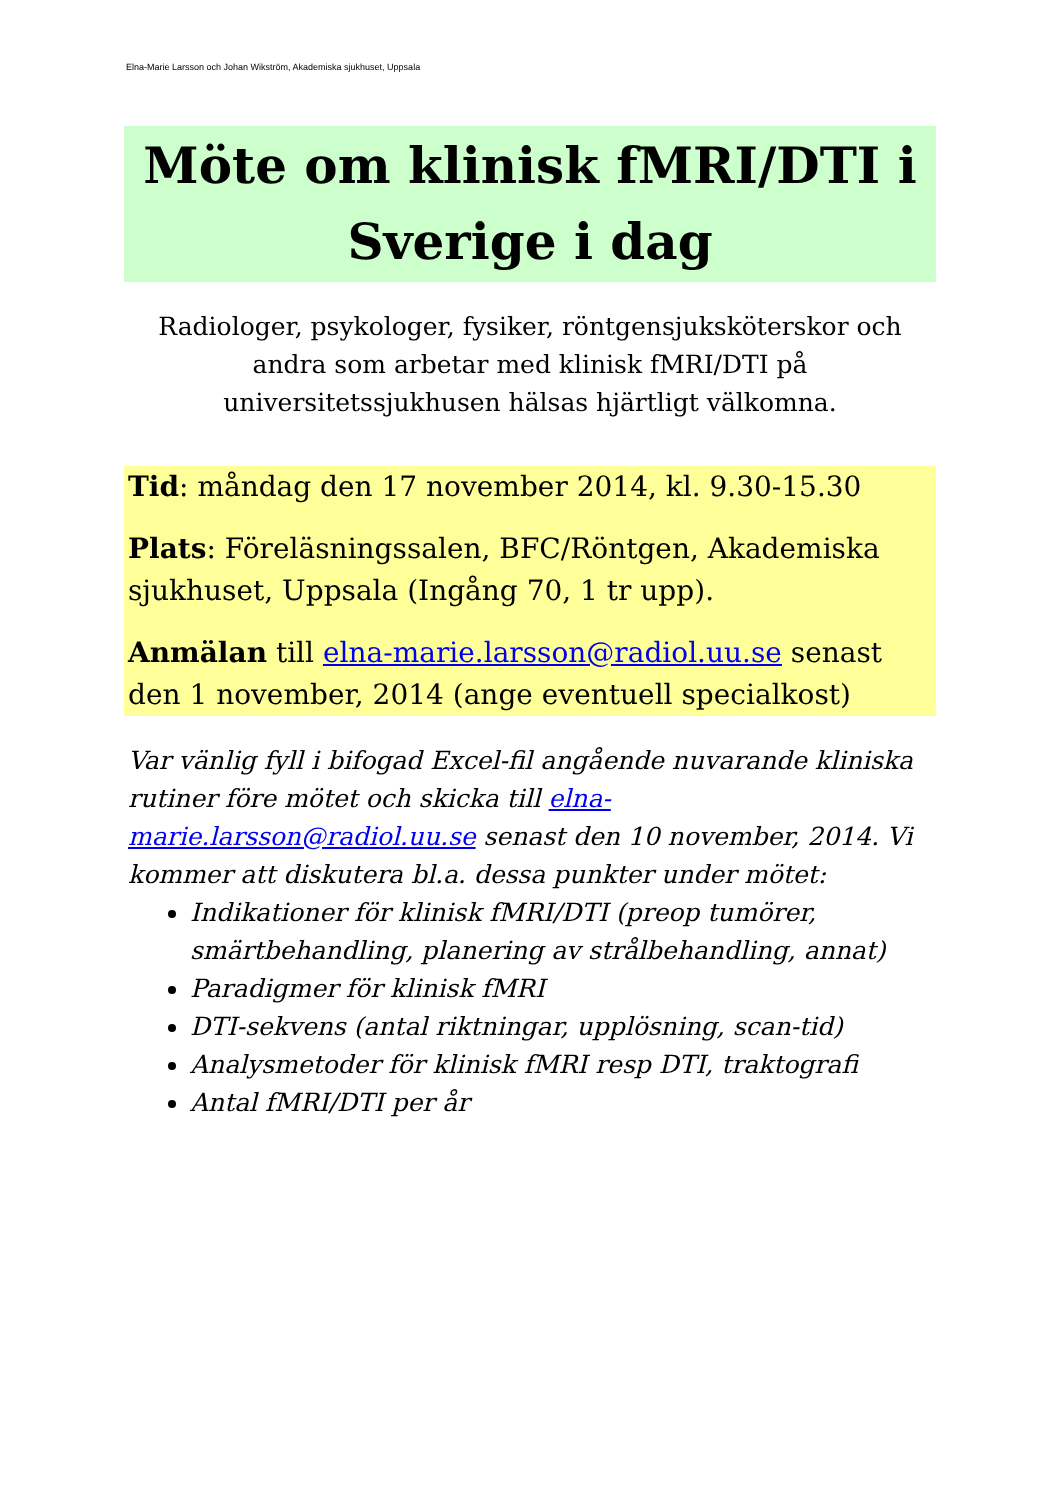Elna-Marie Larsson och Johan Wikström, Akademiska sjukhuset, Uppsala
Möte om klinisk fMRI/DTI i Sverige i dag
Radiologer, psykologer, fysiker, röntgensjuksköterskor och andra som arbetar med klinisk fMRI/DTI på universitetssjukhusen hälsas hjärtligt välkomna.
Tid: måndag den 17 november 2014, kl. 9.30-15.30
Plats: Föreläsningssalen, BFC/Röntgen, Akademiska sjukhuset, Uppsala (Ingång 70, 1 tr upp).
Anmälan till elna-marie.larsson@radiol.uu.se senast den 1 november, 2014 (ange eventuell specialkost)
Var vänlig fyll i bifogad Excel-fil angående nuvarande kliniska rutiner före mötet och skicka till elna-marie.larsson@radiol.uu.se senast den 10 november, 2014. Vi kommer att diskutera bl.a. dessa punkter under mötet:
Indikationer för klinisk fMRI/DTI (preop tumörer, smärtbehandling, planering av strålbehandling, annat)
Paradigmer för klinisk fMRI
DTI-sekvens (antal riktningar, upplösning, scan-tid)
Analysmetoder för klinisk fMRI resp DTI, traktografi
Antal fMRI/DTI per år